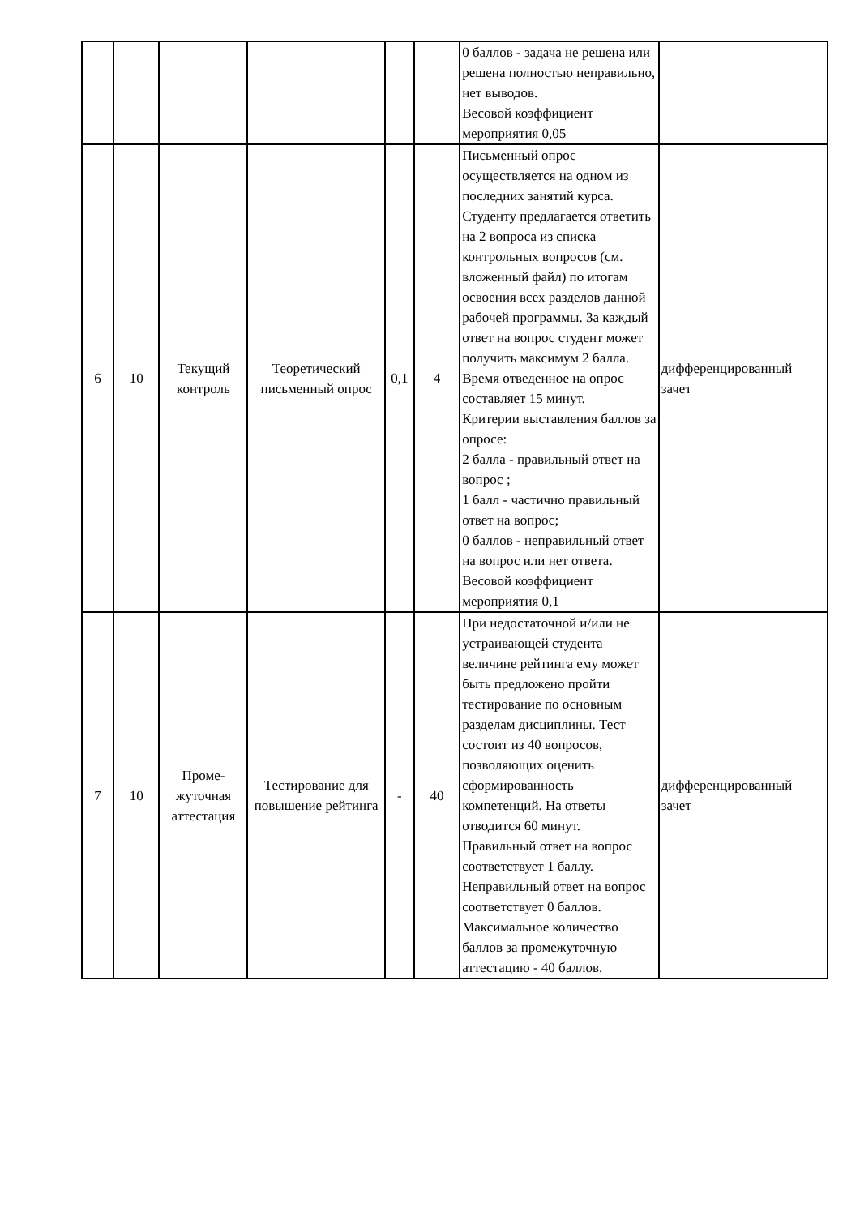| | | | | | | 0 баллов - задача не решена или решена полностью неправильно, нет выводов. Весовой коэффициент мероприятия 0,05 | |
| 6 | 10 | Текущий контроль | Теоретический письменный опрос | 0,1 | 4 | Письменный опрос осуществляется на одном из последних занятий курса. Студенту предлагается ответить на 2 вопроса из списка контрольных вопросов (см. вложенный файл) по итогам освоения всех разделов данной рабочей программы. За каждый ответ на вопрос студент может получить максимум 2 балла. Время отведенное на опрос составляет 15 минут. Критерии выставления баллов за опросе: 2 балла - правильный ответ на вопрос ; 1 балл - частично правильный ответ на вопрос; 0 баллов - неправильный ответ на вопрос или нет ответа. Весовой коэффициент мероприятия 0,1 | дифференцированный зачет |
| 7 | 10 | Проме- жуточная аттестация | Тестирование для повышение рейтинга | - | 40 | При недостаточной и/или не устраивающей студента величине рейтинга ему может быть предложено пройти тестирование по основным разделам дисциплины. Тест состоит из 40 вопросов, позволяющих оценить сформированность компетенций. На ответы отводится 60 минут. Правильный ответ на вопрос соответствует 1 баллу. Неправильный ответ на вопрос соответствует 0 баллов. Максимальное количество баллов за промежуточную аттестацию - 40 баллов. | дифференцированный зачет |